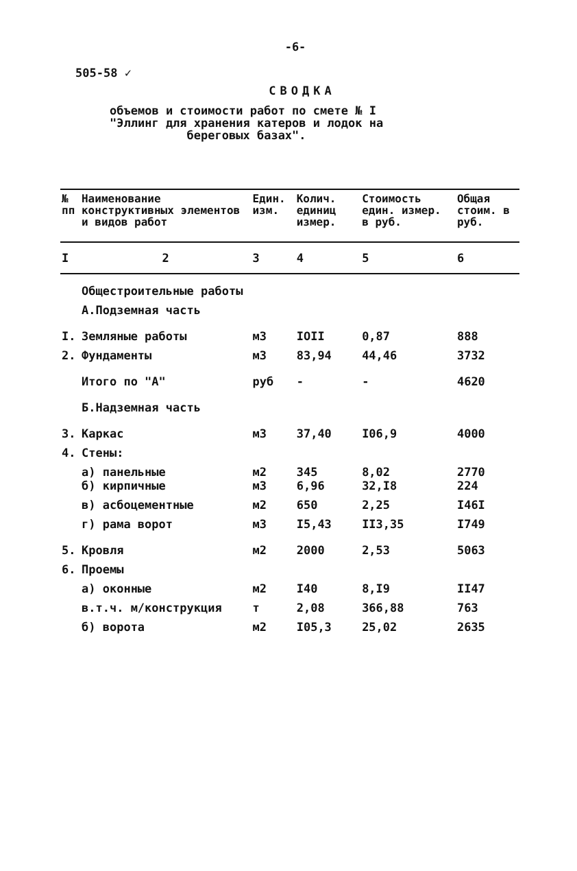-6-
505-58 ✓
СВОДКА
объемов и стоимости работ по смете № I
"Эллинг для хранения катеров и лодок на
береговых базах".
| № пп | Наименование конструктивных элементов и видов работ | Един. изм. | Колич. единиц измер. | Стоимость един. измер. в руб. | Общая стоим. в руб. |
| --- | --- | --- | --- | --- | --- |
| I | 2 | 3 | 4 | 5 | 6 |
| | Общестроительные работы | | | | |
| | А.Подземная часть | | | | |
| I. | Земляные работы | м3 | IOII | 0,87 | 888 |
| 2. | Фундаменты | м3 | 83,94 | 44,46 | 3732 |
| | Итого по "А" | руб | - | - | 4620 |
| | Б.Надземная часть | | | | |
| 3. | Каркас | м3 | 37,40 | I06,9 | 4000 |
| 4. | Стены: | | | | |
| | а) панельные б) кирпичные | м2 м3 | 345 6,96 | 8,02 32,I8 | 2770 224 |
| | в) асбоцементные | м2 | 650 | 2,25 | I46I |
| | г) рама ворот | м3 | I5,43 | II3,35 | I749 |
| 5. | Кровля | м2 | 2000 | 2,53 | 5063 |
| 6. | Проемы | | | | |
| | а) оконные | м2 | I40 | 8,I9 | II47 |
| | в.т.ч. м/конструкция | т | 2,08 | 366,88 | 763 |
| | б) ворота | м2 | I05,3 | 25,02 | 2635 |